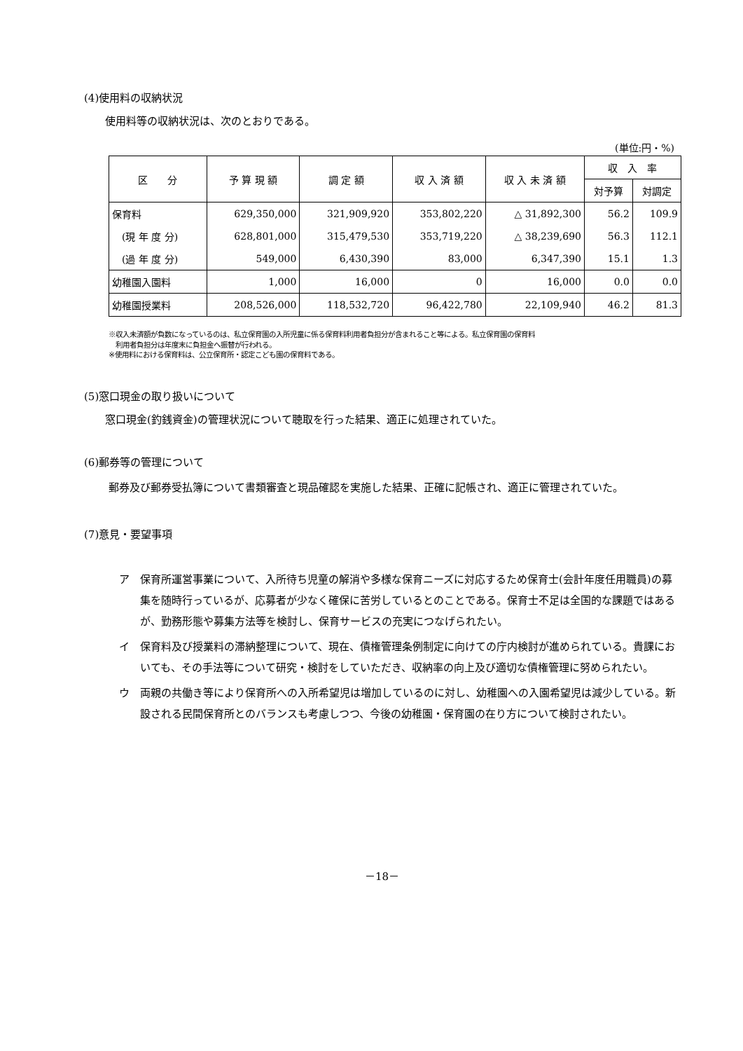(4)使用料の収納状況
使用料等の収納状況は、次のとおりである。
(単位:円・%)
| 区 分 | 予 算 現 額 | 調 定 額 | 収 入 済 額 | 収 入 未 済 額 | 収 入 率 | |
| --- | --- | --- | --- | --- | --- | --- |
| | | | | | 対予算 | 対調定 |
| 保育料 | 629,350,000 | 321,909,920 | 353,802,220 | △ 31,892,300 | 56.2 | 109.9 |
| (現 年 度 分) | 628,801,000 | 315,479,530 | 353,719,220 | △ 38,239,690 | 56.3 | 112.1 |
| (過 年 度 分) | 549,000 | 6,430,390 | 83,000 | 6,347,390 | 15.1 | 1.3 |
| 幼稚園入園料 | 1,000 | 16,000 | 0 | 16,000 | 0.0 | 0.0 |
| 幼稚園授業料 | 208,526,000 | 118,532,720 | 96,422,780 | 22,109,940 | 46.2 | 81.3 |
※収入未済額が負数になっているのは、私立保育園の入所児童に係る保育料利用者負担分が含まれること等による。私立保育園の保育料
　利用者負担分は年度末に負担金へ振替が行われる。
※使用料における保育料は、公立保育所・認定こども園の保育料である。
(5)窓口現金の取り扱いについて
窓口現金(釣銭資金)の管理状況について聴取を行った結果、適正に処理されていた。
(6)郵券等の管理について
　郵券及び郵券受払簿について書類審査と現品確認を実施した結果、正確に記帳され、適正に管理されていた。
(7)意見・要望事項
ア 保育所運営事業について、入所待ち児童の解消や多様な保育ニーズに対応するため保育士(会計年度任用職員)の募集を随時行っているが、応募者が少なく確保に苦労しているとのことである。保育士不足は全国的な課題ではあるが、勤務形態や募集方法等を検討し、保育サービスの充実につなげられたい。
イ 保育料及び授業料の滞納整理について、現在、債権管理条例制定に向けての庁内検討が進められている。貴課においても、その手法等について研究・検討をしていただき、収納率の向上及び適切な債権管理に努められたい。
ウ 両親の共働き等により保育所への入所希望児は増加しているのに対し、幼稚園への入園希望児は減少している。新設される民間保育所とのバランスも考慮しつつ、今後の幼稚園・保育園の在り方について検討されたい。
－18－